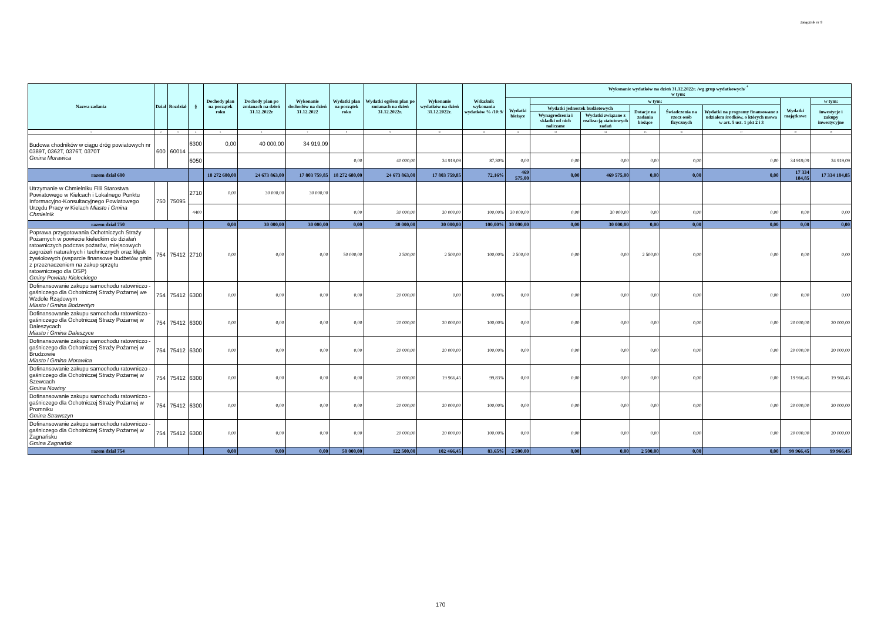Załącznik nr 9
| Nazwa zadania | Dział | Rozdział | § | Dochody plan na początek roku | Dochody plan po zmianach na dzień 31.12.2022r | Wykonanie dochodów na dzień 31.12.2022 | Wydatki plan na początek roku | Wydatki ogółem plan po zmianach na dzień 31.12.2022r. | Wykonanie wydatków na dzień 31.12.2022r. | Wskaźnik wykonania wydatków % /10:9/ | Wykonanie wydatków na dzień 31.12.2022r. /wg grup wydatkowych/ <sup>*</sup> w tym: | | | | | | | |
| --- | --- | --- | --- | --- | --- | --- | --- | --- | --- | --- | --- | --- | --- | --- | --- | --- | --- | --- |
| | | | | | | | | | | | Wydatki bieżące | w tym: | | | | | Wydatki majątkowe | w tym: |
| | | | | | | | | | | | | Wydatki jednostek budżetowych | | Dotacje na zadania bieżące | Świadczenia na rzecz osób fizycznych | Wydatki na programy finansowane z udziałem środków, o których mowa w art. 5 ust. 1 pkt 2 i 3 | | inwestycje i zakupy inwestycyjne |
| | | | | | | | | | | | | Wynagrodzenia i składki od nich naliczane | Wydatki związane z realizacją statutowych zadań | | | | | |
| 1 | 2 | 3 | 4 | 5 | 6 | 7 | 8 | 9 | 10 | 11 | 12 | 13 | 14 | 15 | 16 | 17 | 18 | 19 |
| Budowa chodników w ciągu dróg powiatowych nr 0389T, 0362T, 0376T, 0370T Gmina Morawica | 600 | 60014 | 6300 | 0,00 | 40 000,00 | 34 919,09 | | | | | | | | | | | | |
| | | | 6050 | | | | 0,00 | 40 000,00 | 34 919,09 | 87,30% | 0,00 | 0,00 | 0,00 | 0,00 | 0,00 | 0,00 | 34 919,09 | 34 919,09 |
| razem dział 600 | | | | 18 272 680,00 | 24 673 863,00 | 17 803 759,85 | 18 272 680,00 | 24 673 863,00 | 17 803 759,85 | 72,16% | 469 575,00 | 0,00 | 469 575,00 | 0,00 | 0,00 | 0,00 | 17 334 184,85 | 17 334 184,85 |
| Utrzymanie w Chmielniku Filii Starostwa Powiatowego w Kielcach i Lokalnego Punktu Informacyjno-Konsultacyjnego Powiatowego Urzędu Pracy w Kielach Miasto i Gmina Chmielnik | 750 | 75095 | 2710 | 0,00 | 30 000,00 | 30 000,00 | | | | | | | | | | | | |
| | | | 4400 | | | | 0,00 | 30 000,00 | 30 000,00 | 100,00% | 30 000,00 | 0,00 | 30 000,00 | 0,00 | 0,00 | 0,00 | 0,00 | 0,00 |
| razem dział 750 | | | | 0,00 | 30 000,00 | 30 000,00 | 0,00 | 30 000,00 | 30 000,00 | 100,00% | 30 000,00 | 0,00 | 30 000,00 | 0,00 | 0,00 | 0,00 | 0,00 | 0,00 |
| Poprawa przygotowania Ochotniczych Straży Pożarnych w powiecie kieleckim do działań ratowniczych podczas pożarów, miejscowych zagrożeń naturalnych i technicznych oraz klęsk żywiołowych (wsparcie finansowe budżetów gmin z przeznaczeniem na zakup sprzętu ratowniczego dla OSP) Gminy Powiatu Kieleckiego | 754 | 75412 | 2710 | 0,00 | 0,00 | 0,00 | 50 000,00 | 2 500,00 | 2 500,00 | 100,00% | 2 500,00 | 0,00 | 0,00 | 2 500,00 | 0,00 | 0,00 | 0,00 | 0,00 |
| Dofinansowanie zakupu samochodu ratowniczo - gaśniczego dla Ochotniczej Straży Pożarnej we Wzdole Rządowym Miasto i Gmina Bodzentyn | 754 | 75412 | 6300 | 0,00 | 0,00 | 0,00 | 0,00 | 20 000,00 | 0,00 | 0,00% | 0,00 | 0,00 | 0,00 | 0,00 | 0,00 | 0,00 | 0,00 | 0,00 |
| Dofinansowanie zakupu samochodu ratowniczo - gaśniczego dla Ochotniczej Straży Pożarnej w Daleszycach Miasto i Gmina Daleszyce | 754 | 75412 | 6300 | 0,00 | 0,00 | 0,00 | 0,00 | 20 000,00 | 20 000,00 | 100,00% | 0,00 | 0,00 | 0,00 | 0,00 | 0,00 | 0,00 | 20 000,00 | 20 000,00 |
| Dofinansowanie zakupu samochodu ratowniczo - gaśniczego dla Ochotniczej Straży Pożarnej w Brudzowie Miasto i Gmina Morawica | 754 | 75412 | 6300 | 0,00 | 0,00 | 0,00 | 0,00 | 20 000,00 | 20 000,00 | 100,00% | 0,00 | 0,00 | 0,00 | 0,00 | 0,00 | 0,00 | 20 000,00 | 20 000,00 |
| Dofinansowanie zakupu samochodu ratowniczo - gaśniczego dla Ochotniczej Straży Pożarnej w Szewcach Gmina Nowiny | 754 | 75412 | 6300 | 0,00 | 0,00 | 0,00 | 0,00 | 20 000,00 | 19 966,45 | 99,83% | 0,00 | 0,00 | 0,00 | 0,00 | 0,00 | 0,00 | 19 966,45 | 19 966,45 |
| Dofinansowanie zakupu samochodu ratowniczo - gaśniczego dla Ochotniczej Straży Pożarnej w Promniku Gmina Strawczyn | 754 | 75412 | 6300 | 0,00 | 0,00 | 0,00 | 0,00 | 20 000,00 | 20 000,00 | 100,00% | 0,00 | 0,00 | 0,00 | 0,00 | 0,00 | 0,00 | 20 000,00 | 20 000,00 |
| Dofinansowanie zakupu samochodu ratowniczo - gaśniczego dla Ochotniczej Straży Pożarnej w Zagnańsku Gmina Zagnańsk | 754 | 75412 | 6300 | 0,00 | 0,00 | 0,00 | 0,00 | 20 000,00 | 20 000,00 | 100,00% | 0,00 | 0,00 | 0,00 | 0,00 | 0,00 | 0,00 | 20 000,00 | 20 000,00 |
| razem dział 754 | | | | 0,00 | 0,00 | 0,00 | 50 000,00 | 122 500,00 | 102 466,45 | 83,65% | 2 500,00 | 0,00 | 0,00 | 2 500,00 | 0,00 | 0,00 | 99 966,45 | 99 966,45 |
170